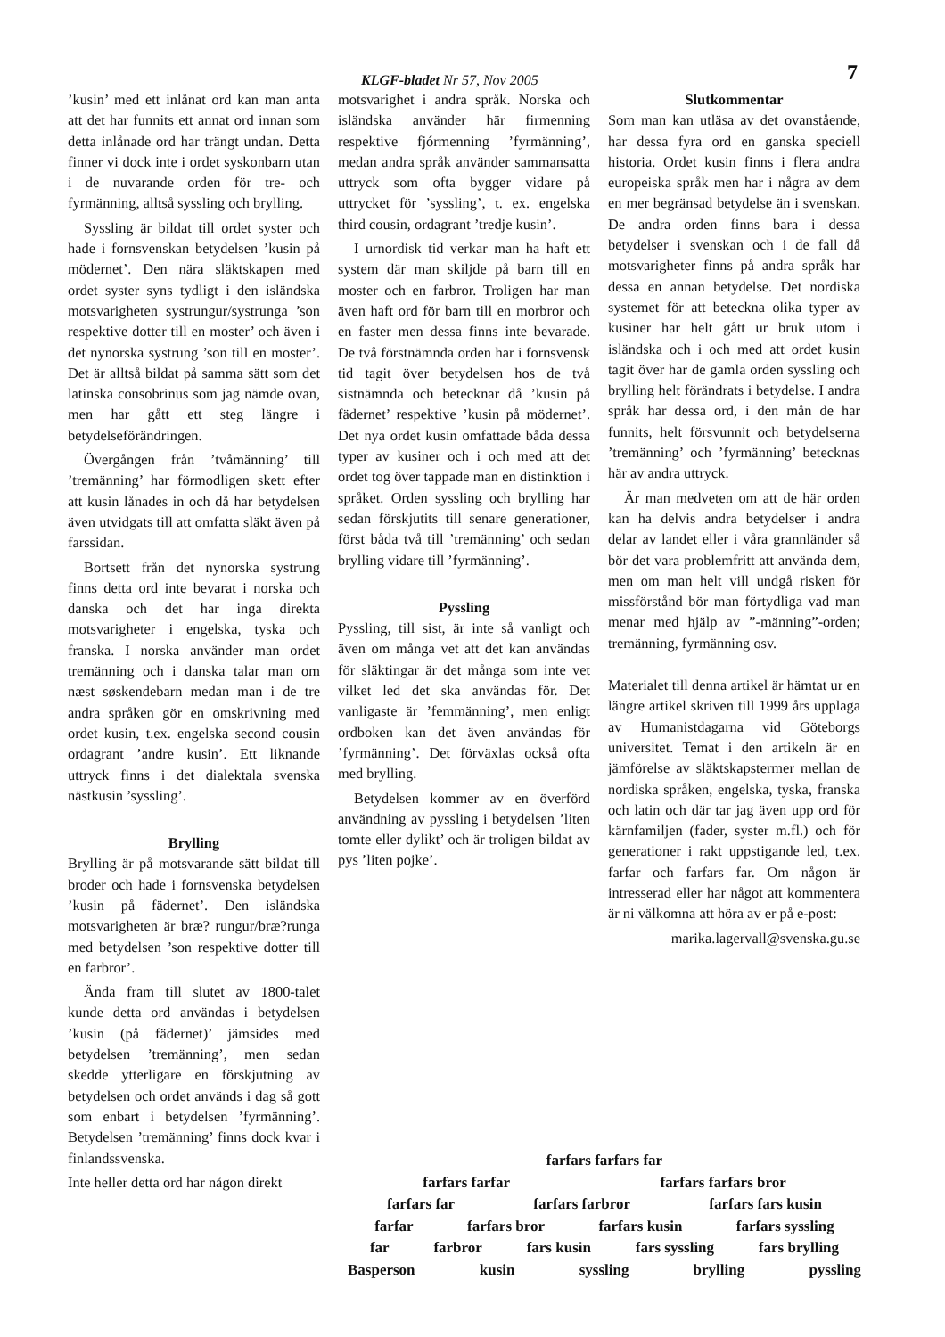KLGF-bladet Nr 57, Nov 2005 7
’kusin’ med ett inlånat ord kan man anta att det har funnits ett annat ord innan som detta inlånade ord har trängt undan. Detta finner vi dock inte i ordet syskonbarn utan i de nuvarande orden för tre- och fyrmänning, alltså syssling och brylling.
Syssling är bildat till ordet syster och hade i fornsvenskan betydelsen ’kusin på mödernet’. Den nära släktskapen med ordet syster syns tydligt i den isländska motsvarigheten systrungur/systrunga ’son respektive dotter till en moster’ och även i det nynorska systrung ’son till en moster’. Det är alltså bildat på samma sätt som det latinska consobrinus som jag nämde ovan, men har gått ett steg längre i betydelseförändringen.
Övergången från ’tvåmänning’ till ’tremänning’ har förmodligen skett efter att kusin lånades in och då har betydelsen även utvidgats till att omfatta släkt även på farssidan.
Bortsett från det nynorska systrung finns detta ord inte bevarat i norska och danska och det har inga direkta motsvarigheter i engelska, tyska och franska. I norska använder man ordet tremänning och i danska talar man om næst søskendebarn medan man i de tre andra språken gör en omskrivning med ordet kusin, t.ex. engelska second cousin ordagrant ’andre kusin’. Ett liknande uttryck finns i det dialektala svenska nästkusin ’syssling’.
Brylling
Brylling är på motsvarande sätt bildat till broder och hade i fornsvenska betydelsen ’kusin på fädernet’. Den isländska motsvarigheten är bræ? rungur/bræ?runga med betydelsen ’son respektive dotter till en farbror’.
Ända fram till slutet av 1800-talet kunde detta ord användas i betydelsen ’kusin (på fädernet)’ jämsides med betydelsen ’tremänning’, men sedan skedde ytterligare en förskjutning av betydelsen och ordet används i dag så gott som enbart i betydelsen ’fyrmänning’. Betydelsen ’tremänning’ finns dock kvar i finlandssvenska.
Inte heller detta ord har någon direkt
motsvarighet i andra språk. Norska och isländska använder här firmenning respektive fjórmenning ’fyrmänning’, medan andra språk använder sammansatta uttryck som ofta bygger vidare på uttrycket för ’syssling’, t. ex. engelska third cousin, ordagrant ’tredje kusin’.
I urnordisk tid verkar man ha haft ett system där man skiljde på barn till en moster och en farbror. Troligen har man även haft ord för barn till en morbror och en faster men dessa finns inte bevarade. De två förstnämnda orden har i fornsvensk tid tagit över betydelsen hos de två sistnämnda och betecknar då ’kusin på fädernet’ respektive ’kusin på mödernet’. Det nya ordet kusin omfattade båda dessa typer av kusiner och i och med att det ordet tog över tappade man en distinktion i språket. Orden syssling och brylling har sedan förskjutits till senare generationer, först båda två till ’tremänning’ och sedan brylling vidare till ’fyrmänning’.
Pyssling
Pyssling, till sist, är inte så vanligt och även om många vet att det kan användas för släktingar är det många som inte vet vilket led det ska användas för. Det vanligaste är ’femmänning’, men enligt ordboken kan det även användas för ’fyrmänning’. Det förväxlas också ofta med brylling.
Betydelsen kommer av en överförd användning av pyssling i betydelsen ’liten tomte eller dylikt’ och är troligen bildat av pys ’liten pojke’.
Slutkommentar
Som man kan utläsa av det ovanstående, har dessa fyra ord en ganska speciell historia. Ordet kusin finns i flera andra europeiska språk men har i några av dem en mer begränsad betydelse än i svenskan. De andra orden finns bara i dessa betydelser i svenskan och i de fall då motsvarigheter finns på andra språk har dessa en annan betydelse. Det nordiska systemet för att beteckna olika typer av kusiner har helt gått ur bruk utom i isländska och i och med att ordet kusin tagit över har de gamla orden syssling och brylling helt förändrats i betydelse. I andra språk har dessa ord, i den mån de har funnits, helt försvunnit och betydelserna ’tremänning’ och ’fyrmänning’ betecknas här av andra uttryck.
Är man medveten om att de här orden kan ha delvis andra betydelser i andra delar av landet eller i våra grannländer så bör det vara problemfritt att använda dem, men om man helt vill undgå risken för missförstånd bör man förtydliga vad man menar med hjälp av ”-männing”-orden; tremänning, fyrmänning osv.
Materialet till denna artikel är hämtat ur en längre artikel skriven till 1999 års upplaga av Humanistdagarna vid Göteborgs universitet. Temat i den artikeln är en jämförelse av släktskapstermer mellan de nordiska språken, engelska, tyska, franska och latin och där tar jag även upp ord för kärnfamiljen (fader, syster m.fl.) och för generationer i rakt uppstigande led, t.ex. farfar och farfars far. Om någon är intresserad eller har något att kommentera är ni välkomna att höra av er på e-post:
marika.lagervall@svenska.gu.se
farfars farfars far
farfars farfar farfars farfars bror
farfars far farfars farbror farfars fars kusin
farfar farfars bror farfars kusin farfars syssling
far farbror fars kusin fars syssling fars brylling
Basperson kusin syssling brylling pyssling